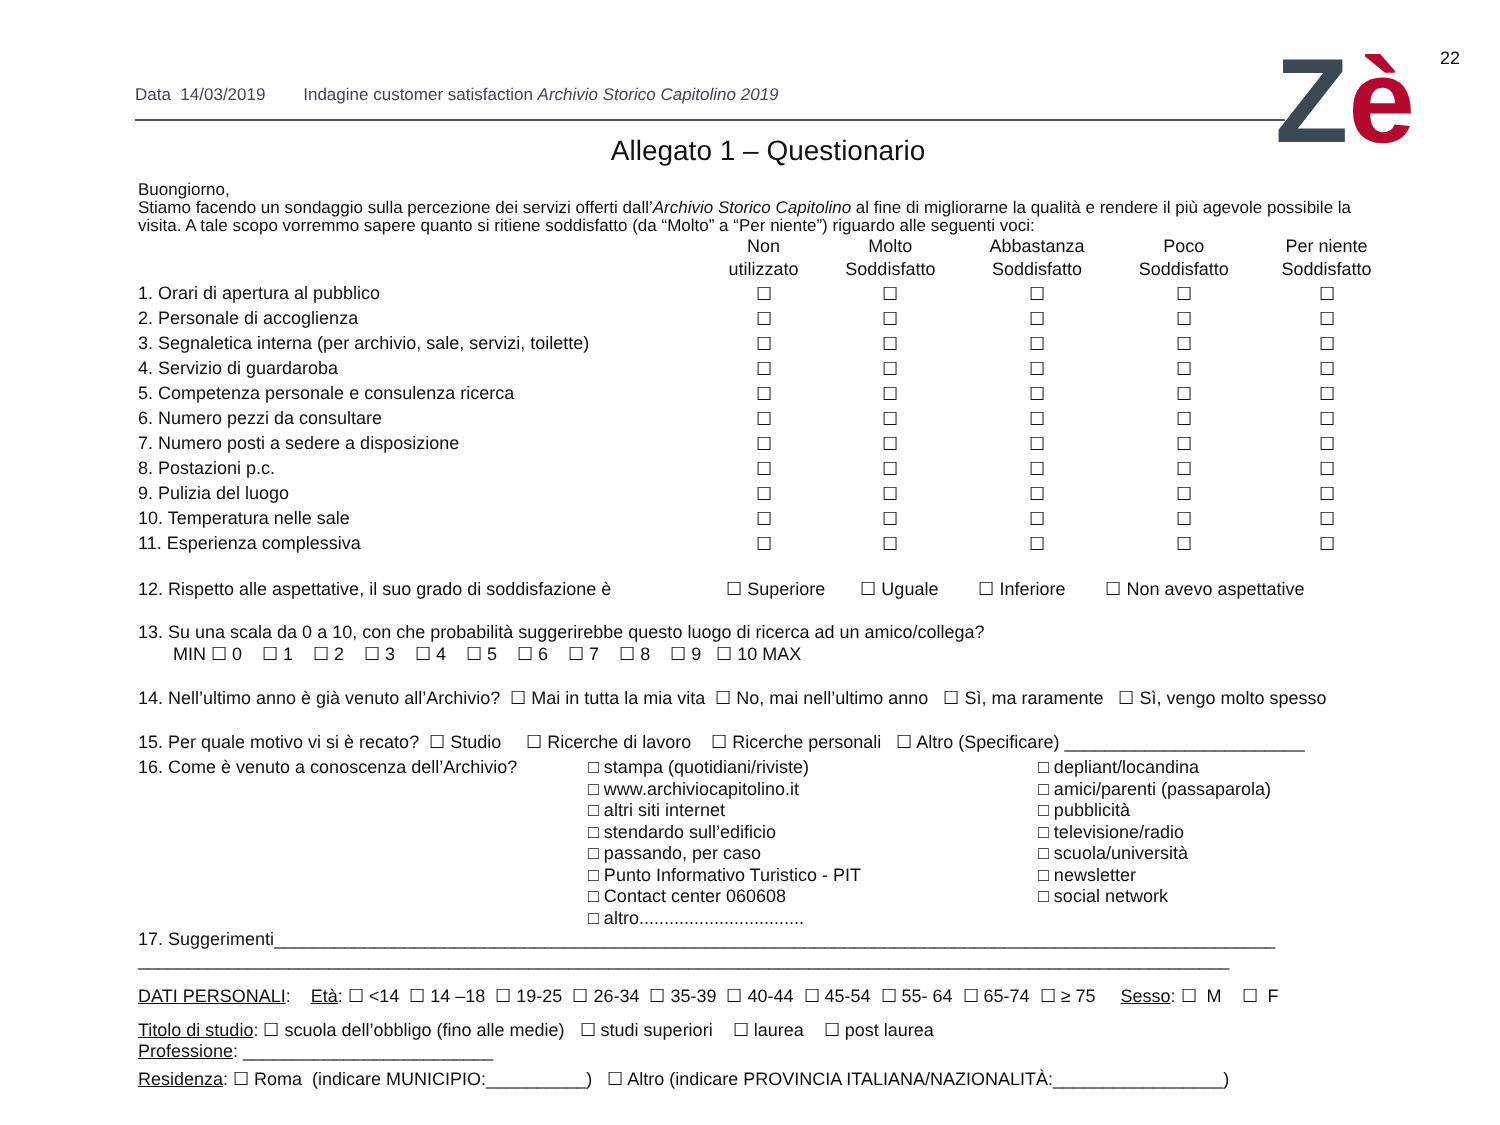22
Data 14/03/2019 Indagine customer satisfaction Archivio Storico Capitolino 2019
Zè
Allegato 1 – Questionario
Buongiorno,
Stiamo facendo un sondaggio sulla percezione dei servizi offerti dall’Archivio Storico Capitolino al fine di migliorarne la qualità e rendere il più agevole possibile la visita. A tale scopo vorremmo sapere quanto si ritiene soddisfatto (da “Molto” a “Per niente”) riguardo alle seguenti voci:
| | Non utilizzato | Molto Soddisfatto | Abbastanza Soddisfatto | Poco Soddisfatto | Per niente Soddisfatto |
| --- | --- | --- | --- | --- | --- |
| 1. Orari di apertura al pubblico | ☐ | ☐ | ☐ | ☐ | ☐ |
| 2. Personale di accoglienza | ☐ | ☐ | ☐ | ☐ | ☐ |
| 3. Segnaletica interna (per archivio, sale, servizi, toilette) | ☐ | ☐ | ☐ | ☐ | ☐ |
| 4. Servizio di guardaroba | ☐ | ☐ | ☐ | ☐ | ☐ |
| 5. Competenza personale e consulenza ricerca | ☐ | ☐ | ☐ | ☐ | ☐ |
| 6. Numero pezzi da consultare | ☐ | ☐ | ☐ | ☐ | ☐ |
| 7. Numero posti a sedere a disposizione | ☐ | ☐ | ☐ | ☐ | ☐ |
| 8. Postazioni p.c. | ☐ | ☐ | ☐ | ☐ | ☐ |
| 9. Pulizia del luogo | ☐ | ☐ | ☐ | ☐ | ☐ |
| 10. Temperatura nelle sale | ☐ | ☐ | ☐ | ☐ | ☐ |
| 11. Esperienza complessiva | ☐ | ☐ | ☐ | ☐ | ☐ |
12. Rispetto alle aspettative, il suo grado di soddisfazione è ☐ Superiore ☐ Uguale ☐ Inferiore ☐ Non avevo aspettative
13. Su una scala da 0 a 10, con che probabilità suggerirebbe questo luogo di ricerca ad un amico/collega?
MIN ☐ 0 ☐ 1 ☐ 2 ☐ 3 ☐ 4 ☐ 5 ☐ 6 ☐ 7 ☐ 8 ☐ 9 ☐ 10 MAX
14. Nell’ultimo anno è già venuto all’Archivio? ☐ Mai in tutta la mia vita ☐ No, mai nell’ultimo anno ☐ Sì, ma raramente ☐ Sì, vengo molto spesso
15. Per quale motivo vi si è recato? ☐ Studio ☐ Ricerche di lavoro ☐ Ricerche personali ☐ Altro (Specificare) ________________________
16. Come è venuto a conoscenza dell’Archivio?
□ stampa (quotidiani/riviste)
□ www.archiviocapitolino.it
□ altri siti internet
□ stendardo sull’edificio
□ passando, per caso
□ Punto Informativo Turistico - PIT
□ Contact center 060608
□ altro.................................
□ depliant/locandina
□ amici/parenti (passaparola)
□ pubblicità
□ televisione/radio
□ scuola/università
□ newsletter
□ social network
17. Suggerimenti____________________________________________________________________________________________________
_____________________________________________________________________________________________________________
DATI PERSONALI: Età: ☐ <14 ☐ 14 –18 ☐ 19-25 ☐ 26-34 ☐ 35-39 ☐ 40-44 ☐ 45-54 ☐ 55- 64 ☐ 65-74 ☐ ≥ 75 Sesso: ☐ M ☐ F
Titolo di studio: ☐ scuola dell’obbligo (fino alle medie) ☐ studi superiori ☐ laurea ☐ post laurea
Professione: _________________________
Residenza: ☐ Roma (indicare MUNICIPIO:__________) ☐ Altro (indicare PROVINCIA ITALIANA/NAZIONALITÀ:_________________)